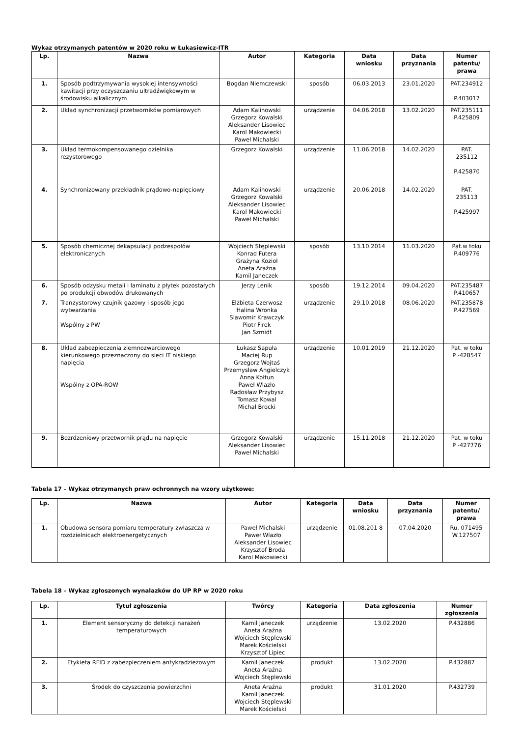Wykaz otrzymanych patentów w 2020 roku w Łukasiewicz-ITR
| Lp. | Nazwa | Autor | Kategoria | Data wniosku | Data przyznania | Numer patentu/ prawa |
| --- | --- | --- | --- | --- | --- | --- |
| 1. | Sposób podtrzymywania wysokiej intensywności kawitacji przy oczyszczaniu ultradźwiękowym w środowisku alkalicznym | Bogdan Niemczewski | sposób | 06.03.2013 | 23.01.2020 | PAT.234912 P.403017 |
| 2. | Układ synchronizacji przetworników pomiarowych | Adam Kalinowski Grzegorz Kowalski Aleksander Lisowiec Karol Makowiecki Paweł Michalski | urządzenie | 04.06.2018 | 13.02.2020 | PAT.235111 P.425809 |
| 3. | Układ termokompensowanego dzielnika rezystorowego | Grzegorz Kowalski | urządzenie | 11.06.2018 | 14.02.2020 | PAT. 235112 P.425870 |
| 4. | Synchronizowany przekładnik prądowo-napięciowy | Adam Kalinowski Grzegorz Kowalski Aleksander Lisowiec Karol Makowiecki Paweł Michalski | urządzenie | 20.06.2018 | 14.02.2020 | PAT. 235113 P.425997 |
| 5. | Sposób chemicznej dekapsulacji podzespołów elektronicznych | Wojciech Stęplewski Konrad Futera Grażyna Kozioł Aneta Araźna Kamil Janeczek | sposób | 13.10.2014 | 11.03.2020 | Pat.w toku P.409776 |
| 6. | Sposób odzysku metali i laminatu z płytek pozostałych po produkcji obwodów drukowanych | Jerzy Lenik | sposób | 19.12.2014 | 09.04.2020 | PAT.235487 P.410657 |
| 7. | Tranzystorowy czujnik gazowy i sposób jego wytwarzania Wspólny z PW | Elżbieta Czerwosz Halina Wronka Slawomir Krawczyk Piotr Firek Jan Szmidt | urządzenie | 29.10.2018 | 08.06.2020 | PAT.235878 P.427569 |
| 8. | Układ zabezpieczenia ziemnozwarciowego kierunkowego przeznaczony do sieci IT niskiego napięcia Wspólny z OPA-ROW | Łukasz Sapuła Maciej Rup Grzegorz Wojtaś Przemysław Angielczyk Anna Kołtun Paweł Wlazło Radosław Przybysz Tomasz Kowal Michał Brocki | urządzenie | 10.01.2019 | 21.12.2020 | Pat. w toku P -428547 |
| 9. | Bezrdzeniowy przetwornik prądu na napięcie | Grzegorz Kowalski Aleksander Lisowiec Paweł Michalski | urządzenie | 15.11.2018 | 21.12.2020 | Pat. w toku P -427776 |
Tabela 17 – Wykaz otrzymanych praw ochronnych na wzory użytkowe:
| Lp. | Nazwa | Autor | Kategoria | Data wniosku | Data przyznania | Numer patentu/ prawa |
| --- | --- | --- | --- | --- | --- | --- |
| 1. | Obudowa sensora pomiaru temperatury zwłaszcza w rozdzielnicach elektroenergetycznych | Paweł Michalski Paweł Wlazło Aleksander Lisowiec Krzysztof Broda Karol Makowiecki | urządzenie | 01.08.201 8 | 07.04.2020 | Ru. 071495 W.127507 |
Tabela 18 – Wykaz zgłoszonych wynalazków do UP RP w 2020 roku
| Lp. | Tytuł zgłoszenia | Twórcy | Kategoria | Data zgłoszenia | Numer zgłoszenia |
| --- | --- | --- | --- | --- | --- |
| 1. | Element sensoryczny do detekcji narażeń temperaturowych | Kamil Janeczek Aneta Araźna Wojciech Stęplewski Marek Kościelski Krzysztof Lipiec | urządzenie | 13.02.2020 | P.432886 |
| 2. | Etykieta RFID z zabezpieczeniem antykradzieżowym | Kamil Janeczek Aneta Araźna Wojciech Stęplewski | produkt | 13.02.2020 | P.432887 |
| 3. | Środek do czyszczenia powierzchni | Aneta Araźna Kamil Janeczek Wojciech Stęplewski Marek Kościelski | produkt | 31.01.2020 | P.432739 |